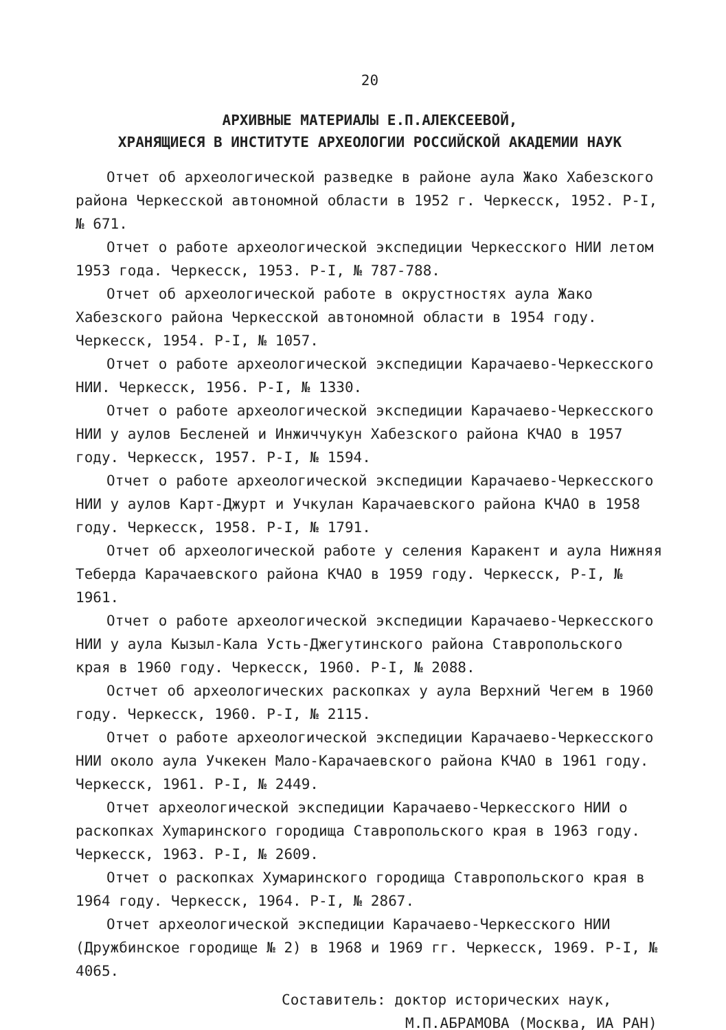20
АРХИВНЫЕ МАТЕРИАЛЫ Е.П.АЛЕКСЕЕВОЙ,
ХРАНЯЩИЕСЯ В ИНСТИТУТЕ АРХЕОЛОГИИ РОССИЙСКОЙ АКАДЕМИИ НАУК
Отчет об археологической разведке в районе аула Жако Хабезского района Черкесской автономной области в 1952 г. Черкесск, 1952. Р-I, № 671.
Отчет о работе археологической экспедиции Черкесского НИИ летом 1953 года. Черкесск, 1953. Р-I, № 787-788.
Отчет об археологической работе в окрустностях аула Жако Хабезского района Черкесской автономной области в 1954 году. Черкесск, 1954. Р-I, № 1057.
Отчет о работе археологической экспедиции Карачаево-Черкесского НИИ. Черкесск, 1956. Р-I, № 1330.
Отчет о работе археологической экспедиции Карачаево-Черкесского НИИ у аулов Бесленей и Инжиччукун Хабезского района КЧАО в 1957 году. Черкесск, 1957. Р-I, № 1594.
Отчет о работе археологической экспедиции Карачаево-Черкесского НИИ у аулов Карт-Джурт и Учкулан Карачаевского района КЧАО в 1958 году. Черкесск, 1958. Р-I, № 1791.
Отчет об археологической работе у селения Каракент и аула Нижняя Теберда Карачаевского района КЧАО в 1959 году. Черкесск, Р-I, № 1961.
Отчет о работе археологической экспедиции Карачаево-Черкесского НИИ у аула Кызыл-Кала Усть-Джегутинского района Ставропольского края в 1960 году. Черкесск, 1960. Р-I, № 2088.
Остчет об археологических раскопках у аула Верхний Чегем в 1960 году. Черкесск, 1960. Р-I, № 2115.
Отчет о работе археологической экспедиции Карачаево-Черкесского НИИ около аула Учкекен Мало-Карачаевского района КЧАО в 1961 году. Черкесск, 1961. Р-I, № 2449.
Отчет археологической экспедиции Карачаево-Черкесского НИИ о раскопках Хуmаринского городища Ставропольского края в 1963 году. Черкесск, 1963. Р-I, № 2609.
Отчет о раскопках Хумаринского городища Ставропольского края в 1964 году. Черкесск, 1964. Р-I, № 2867.
Отчет археологической экспедиции Карачаево-Черкесского НИИ (Дружбинское городище № 2) в 1968 и 1969 гг. Черкесск, 1969. Р-I, № 4065.
Составитель: доктор исторических наук,
М.П.АБРАМОВА (Москва, ИА РАН)